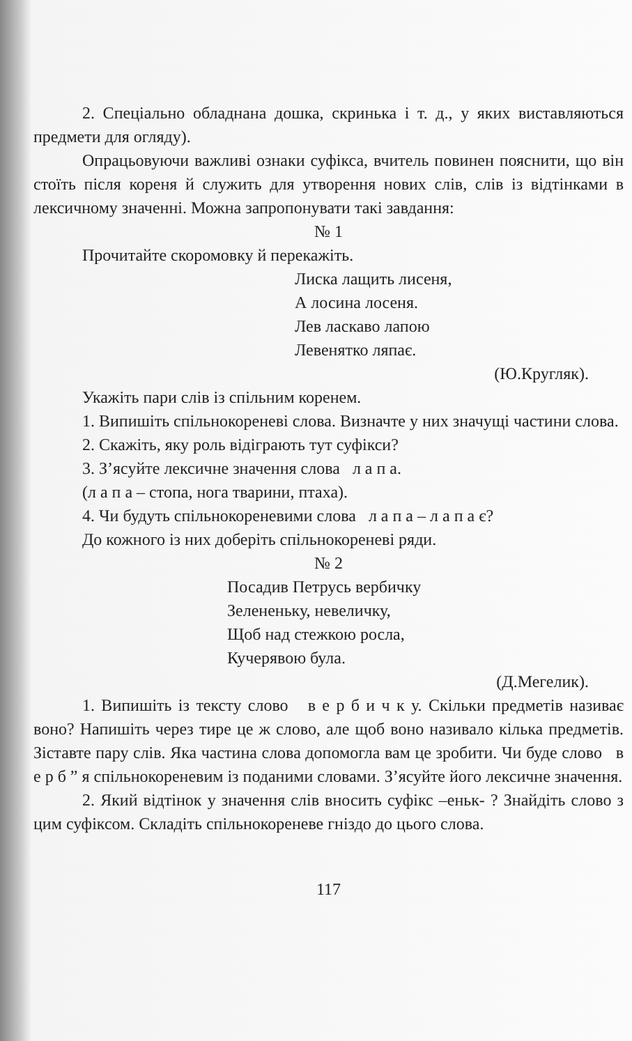2. Спеціально обладнана дошка, скринька і т. д., у яких виставляються предмети для огляду).
Опрацьовуючи важливі ознаки суфікса, вчитель повинен пояснити, що він стоїть після кореня й служить для утворення нових слів, слів із відтінками в лексичному значенні. Можна запропонувати такі завдання:
№ 1
Прочитайте скоромовку й перекажіть.
Лиска лащить лисеня,
А лосина лосеня.
Лев ласкаво лапою
Левенятко ляпає.
(Ю.Кругляк).
Укажіть пари слів із спільним коренем.
1. Випишіть спільнокореневі слова. Визначте у них значущі частини слова.
2. Скажіть, яку роль відіграють тут суфікси?
3. З’ясуйте лексичне значення слова л а п а.
(л а п а – стопа, нога тварини, птаха).
4. Чи будуть спільнокореневими слова л а п а – л а п а є?
До кожного із них доберіть спільнокореневі ряди.
№ 2
Посадив Петрусь вербичку
Зелененьку, невеличку,
Щоб над стежкою росла,
Кучерявою була.
(Д.Мегелик).
1. Випишіть із тексту слово в е р б и ч к у. Скільки предметів називає воно? Напишіть через тире це ж слово, але щоб воно називало кілька предметів. Зіставте пару слів. Яка частина слова допомогла вам це зробити. Чи буде слово в е р б ” я спільнокореневим із поданими словами. З’ясуйте його лексичне значення.
2. Який відтінок у значення слів вносить суфікс –еньк- ? Знайдіть слово з цим суфіксом. Складіть спільнокореневе гніздо до цього слова.
117